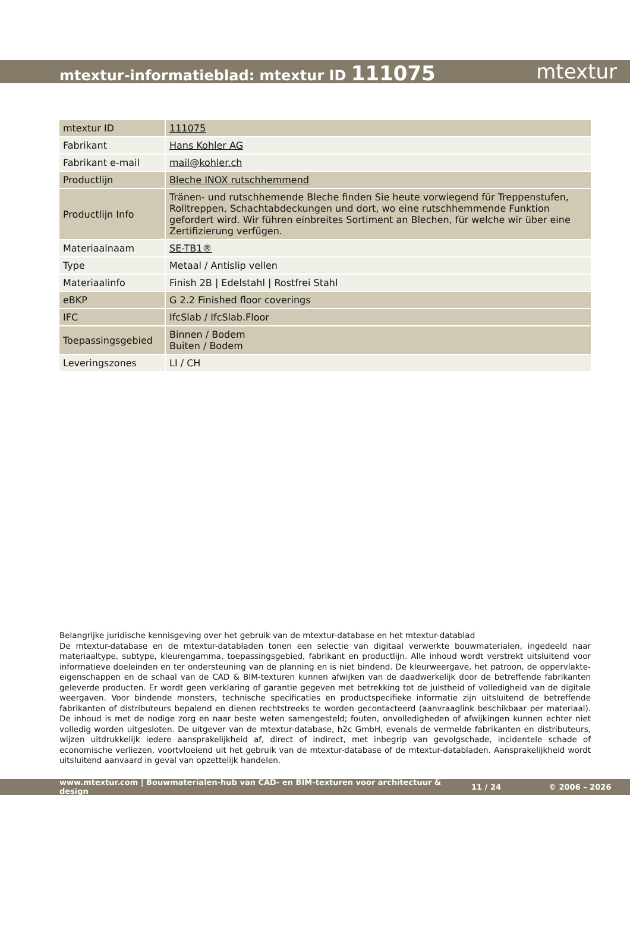mtextur-informatieblad: mtextur ID 111075
mtextur
| mtextur ID | 111075 |
| Fabrikant | Hans Kohler AG |
| Fabrikant e-mail | mail@kohler.ch |
| Productlijn | Bleche INOX rutschhemmend |
| Productlijn Info | Tränen- und rutschhemende Bleche finden Sie heute vorwiegend für Treppenstufen, Rolltreppen, Schachtabdeckungen und dort, wo eine rutschhemmende Funktion gefordert wird. Wir führen einbreites Sortiment an Blechen, für welche wir über eine Zertifizierung verfügen. |
| Materiaalnaam | SE-TB1® |
| Type | Metaal / Antislip vellen |
| Materiaalinfo | Finish 2B / Edelstahl / Rostfrei Stahl |
| eBKP | G 2.2 Finished floor coverings |
| IFC | IfcSlab / IfcSlab.Floor |
| Toepassingsgebied | Binnen / Bodem Buiten / Bodem |
| Leveringszones | LI / CH |
Belangrijke juridische kennisgeving over het gebruik van de mtextur-database en het mtextur-datablad
De mtextur-database en de mtextur-databladen tonen een selectie van digitaal verwerkte bouwmaterialen, ingedeeld naar materiaaltype, subtype, kleurengamma, toepassingsgebied, fabrikant en productlijn. Alle inhoud wordt verstrekt uitsluitend voor informatieve doeleinden en ter ondersteuning van de planning en is niet bindend. De kleurweergave, het patroon, de oppervlakte-eigenschappen en de schaal van de CAD & BIM-texturen kunnen afwijken van de daadwerkelijk door de betreffende fabrikanten geleverde producten. Er wordt geen verklaring of garantie gegeven met betrekking tot de juistheid of volledigheid van de digitale weergaven. Voor bindende monsters, technische specificaties en productspecifieke informatie zijn uitsluitend de betreffende fabrikanten of distributeurs bepalend en dienen rechtstreeks te worden gecontacteerd (aanvraaglink beschikbaar per materiaal). De inhoud is met de nodige zorg en naar beste weten samengesteld; fouten, onvolledigheden of afwijkingen kunnen echter niet volledig worden uitgesloten. De uitgever van de mtextur-database, h2c GmbH, evenals de vermelde fabrikanten en distributeurs, wijzen uitdrukkelijk iedere aansprakelijkheid af, direct of indirect, met inbegrip van gevolgschade, incidentele schade of economische verliezen, voortvloeiend uit het gebruik van de mtextur-database of de mtextur-databladen. Aansprakelijkheid wordt uitsluitend aanvaard in geval van opzettelijk handelen.
www.mtextur.com | Bouwmaterialen-hub van CAD- en BIM-texturen voor architectuur & design 11 / 24 © 2006 – 2026